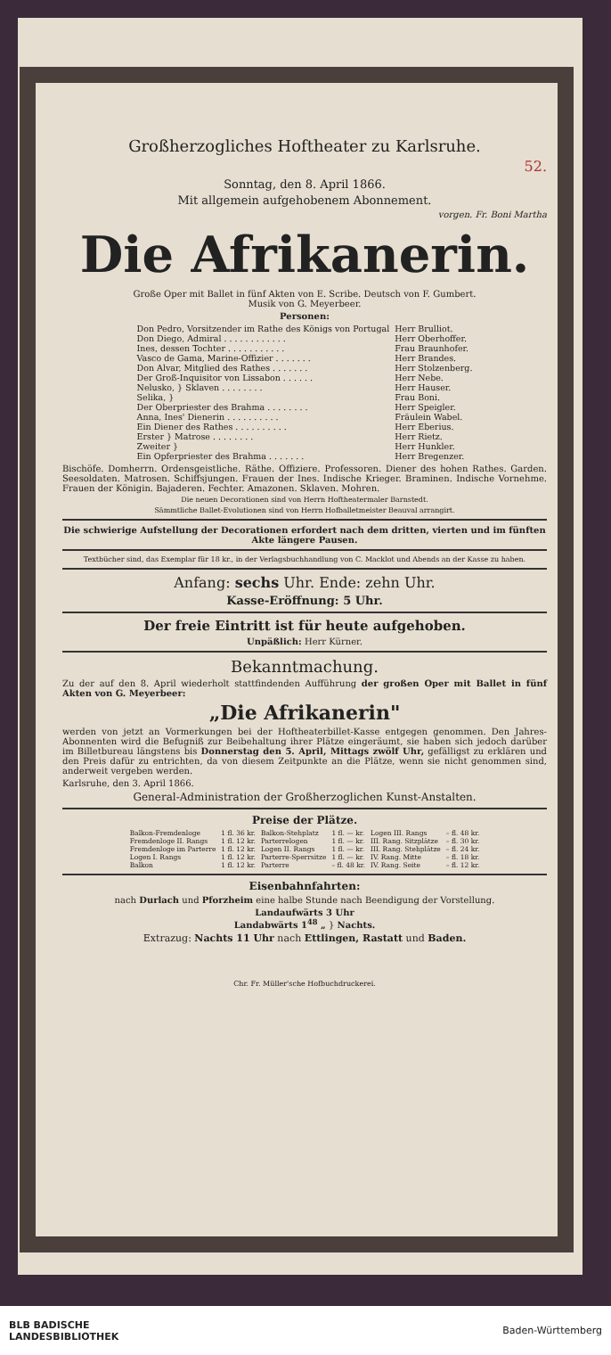Großherzogliches Hoftheater zu Karlsruhe.
52.
Sonntag, den 8. April 1866.
Mit allgemein aufgehobenem Abonnement.
vorgen. Fr. Boni Martha
Die Afrikanerin.
Große Oper mit Ballet in fünf Akten von E. Scribe. Deutsch von F. Gumbert.
Musik von G. Meyerbeer.
Personen:
| Don Pedro, Vorsitzender im Rathe des Königs von Portugal | Herr Brulliot. |
| Don Diego, Admiral . . . . . . . . . . . . | Herr Oberhoffer. |
| Ines, dessen Tochter . . . . . . . . . . . | Frau Braunhofer. |
| Vasco de Gama, Marine-Offizier . . . . . . . | Herr Brandes. |
| Don Alvar, Mitglied des Rathes . . . . . . . | Herr Stolzenberg. |
| Der Groß-Inquisitor von Lissabon . . . . . . | Herr Nebe. |
| Nelusko, } Sklaven . . . . . . . . | Herr Hauser. |
| Selika, } | Frau Boni. |
| Der Oberpriester des Brahma . . . . . . . . | Herr Speigler. |
| Anna, Ines' Dienerin . . . . . . . . . . | Fräulein Wabel. |
| Ein Diener des Rathes . . . . . . . . . . | Herr Eberius. |
| Erster } Matrose . . . . . . . . | Herr Rietz. |
| Zweiter } | Herr Hunkler. |
| Ein Opferpriester des Brahma . . . . . . . | Herr Bregenzer. |
Bischöfe. Domherrn. Ordensgeistliche. Räthe. Offiziere. Professoren. Diener des hohen Rathes. Garden. Seesoldaten. Matrosen. Schiffsjungen. Frauen der Ines. Indische Krieger. Braminen. Indische Vornehme. Frauen der Königin. Bajaderen. Fechter. Amazonen. Sklaven. Mohren.
Die neuen Decorationen sind von Herrn Hoftheatermaler Barnstedt.
Sämmtliche Ballet-Evolutionen sind von Herrn Hofballetmeister Beauval arrangirt.
Die schwierige Aufstellung der Decorationen erfordert nach dem dritten, vierten und im fünften Akte längere Pausen.
Textbücher sind, das Exemplar für 18 kr., in der Verlagsbuchhandlung von C. Macklot und Abends an der Kasse zu haben.
Anfang: sechs Uhr. Ende: zehn Uhr.
Kasse-Eröffnung: 5 Uhr.
Der freie Eintritt ist für heute aufgehoben.
Unpäßlich: Herr Kürner.
Bekanntmachung.
Zu der auf den 8. April wiederholt stattfindenden Aufführung der großen Oper mit Ballet in fünf Akten von G. Meyerbeer:
„Die Afrikanerin"
werden von jetzt an Vormerkungen bei der Hoftheaterbillet-Kasse entgegen genommen. Den Jahres-Abonnenten wird die Befugniß zur Beibehaltung ihrer Plätze eingeräumt, sie haben sich jedoch darüber im Billetbureau längstens bis Donnerstag den 5. April, Mittags zwölf Uhr, gefälligst zu erklären und den Preis dafür zu entrichten, da von diesem Zeitpunkte an die Plätze, wenn sie nicht genommen sind, anderweit vergeben werden.
Karlsruhe, den 3. April 1866.
General-Administration der Großherzoglichen Kunst-Anstalten.
Preise der Plätze.
| Balkon-Fremdenloge | 1 fl. 36 kr. | Balkon-Stehplatz | 1 fl. — kr. | Logen III. Rangs | – fl. 48 kr. |
| Fremdenloge II. Rangs | 1 fl. 12 kr. | Parterrelogen | 1 fl. — kr. | III. Rang. Sitzplätze | – fl. 30 kr. |
| Fremdenloge im Parterre | 1 fl. 12 kr. | Logen II. Rangs | 1 fl. — kr. | III. Rang. Stehplätze | – fl. 24 kr. |
| Logen I. Rangs | 1 fl. 12 kr. | Parterre-Sperrsitze | 1 fl. — kr. | IV. Rang. Mitte | – fl. 18 kr. |
| Balkon | 1 fl. 12 kr. | Parterre | – fl. 48 kr. | IV. Rang. Seite | – fl. 12 kr. |
Eisenbahnfahrten:
nach Durlach und Pforzheim eine halbe Stunde nach Beendigung der Vorstellung.
Landaufwärts 3 Uhr
Landabwärts 1<sup>48</sup> „ } Nachts.
Extrazug: Nachts 11 Uhr nach Ettlingen, Rastatt und Baden.
Chr. Fr. Müller'sche Hofbuchdruckerei.
BLB BADISCHE
LANDESBIBLIOTHEK Baden-Württemberg